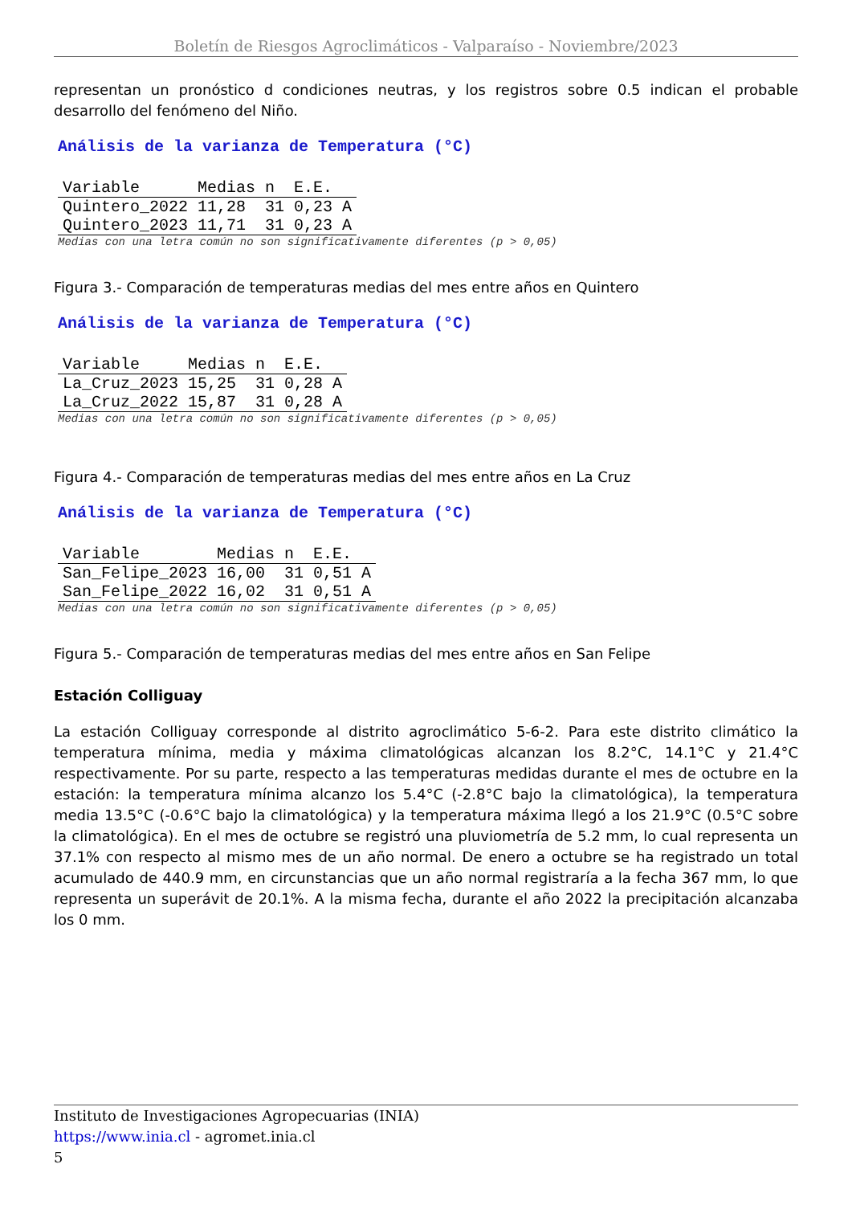Boletín de Riesgos Agroclimáticos - Valparaíso - Noviembre/2023
representan un pronóstico d condiciones neutras, y los registros sobre 0.5 indican el probable desarrollo del fenómeno del Niño.
Análisis de la varianza de Temperatura (°C)
| Variable | Medias | n | E.E. | |
| --- | --- | --- | --- | --- |
| Quintero_2022 | 11,28 | 31 | 0,23 | A |
| Quintero_2023 | 11,71 | 31 | 0,23 | A |
Medias con una letra común no son significativamente diferentes (p > 0,05)
Figura 3.- Comparación de temperaturas medias del mes entre años en Quintero
Análisis de la varianza de Temperatura (°C)
| Variable | Medias | n | E.E. | |
| --- | --- | --- | --- | --- |
| La_Cruz_2023 | 15,25 | 31 | 0,28 | A |
| La_Cruz_2022 | 15,87 | 31 | 0,28 | A |
Medias con una letra común no son significativamente diferentes (p > 0,05)
Figura 4.- Comparación de temperaturas medias del mes entre años en La Cruz
Análisis de la varianza de Temperatura (°C)
| Variable | Medias | n | E.E. | |
| --- | --- | --- | --- | --- |
| San_Felipe_2023 | 16,00 | 31 | 0,51 | A |
| San_Felipe_2022 | 16,02 | 31 | 0,51 | A |
Medias con una letra común no son significativamente diferentes (p > 0,05)
Figura 5.- Comparación de temperaturas medias del mes entre años en San Felipe
Estación Colliguay
La estación Colliguay corresponde al distrito agroclimático 5-6-2. Para este distrito climático la temperatura mínima, media y máxima climatológicas alcanzan los 8.2°C, 14.1°C y 21.4°C respectivamente. Por su parte, respecto a las temperaturas medidas durante el mes de octubre en la estación: la temperatura mínima alcanzo los 5.4°C (-2.8°C bajo la climatológica), la temperatura media 13.5°C (-0.6°C bajo la climatológica) y la temperatura máxima llegó a los 21.9°C (0.5°C sobre la climatológica). En el mes de octubre se registró una pluviometría de 5.2 mm, lo cual representa un 37.1% con respecto al mismo mes de un año normal. De enero a octubre se ha registrado un total acumulado de 440.9 mm, en circunstancias que un año normal registraría a la fecha 367 mm, lo que representa un superávit de 20.1%. A la misma fecha, durante el año 2022 la precipitación alcanzaba los 0 mm.
Instituto de Investigaciones Agropecuarias (INIA)
https://www.inia.cl - agromet.inia.cl
5